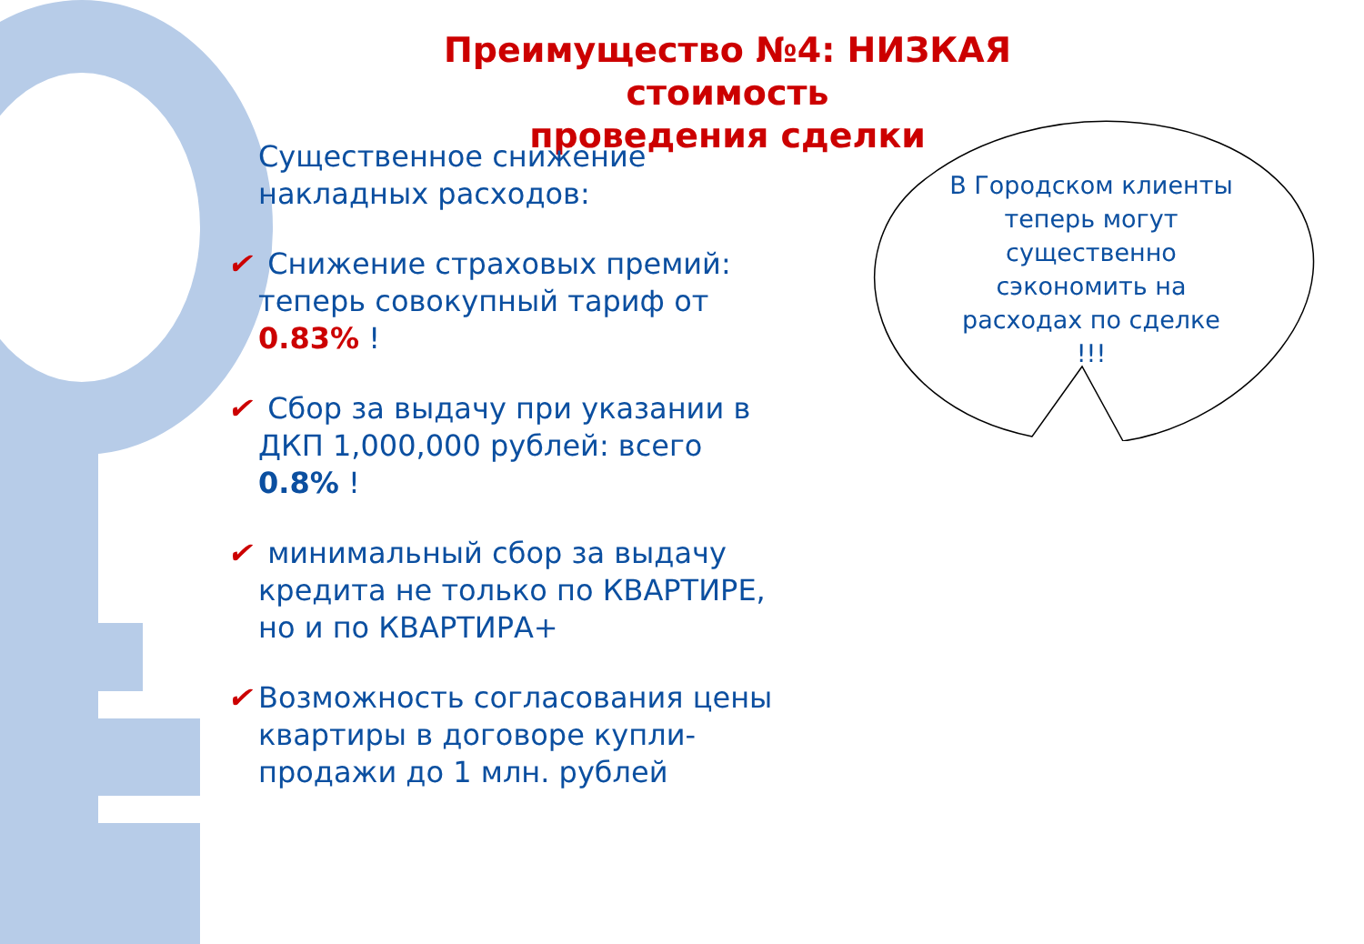Преимущество №4: НИЗКАЯ стоимость
проведения сделки
Существенное снижение накладных расходов:
✔ Снижение страховых премий:
теперь совокупный тариф от
0.83% !
✔ Сбор за выдачу при указании в
ДКП 1,000,000 рублей: всего
0.8% !
✔ минимальный сбор за выдачу
кредита не только по КВАРТИРЕ,
но и по КВАРТИРА+
✔ Возможность согласования цены
квартиры в договоре купли-
продажи до 1 млн. рублей
В Городском клиенты теперь могут существенно сэкономить на расходах по сделке !!!